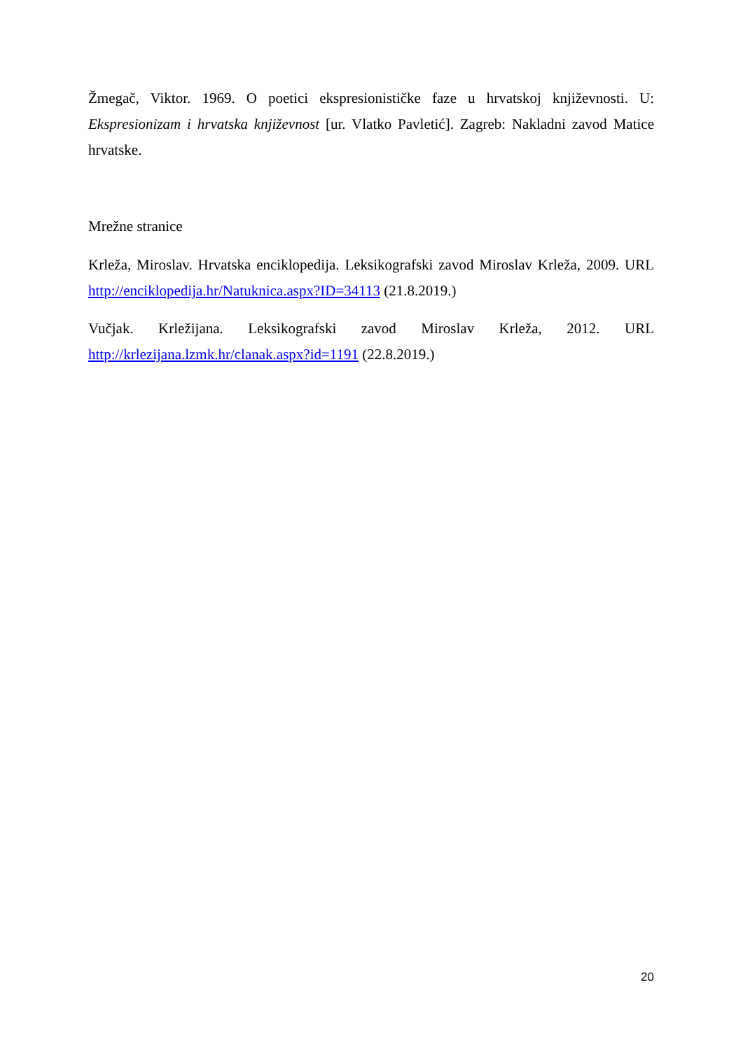Žmegač, Viktor. 1969. O poetici ekspresionističke faze u hrvatskoj književnosti. U: Ekspresionizam i hrvatska književnost [ur. Vlatko Pavletić]. Zagreb: Nakladni zavod Matice hrvatske.
Mrežne stranice
Krleža, Miroslav. Hrvatska enciklopedija. Leksikografski zavod Miroslav Krleža, 2009. URL http://enciklopedija.hr/Natuknica.aspx?ID=34113 (21.8.2019.)
Vučjak. Krležijana. Leksikografski zavod Miroslav Krleža, 2012. URL http://krlezijana.lzmk.hr/clanak.aspx?id=1191 (22.8.2019.)
20